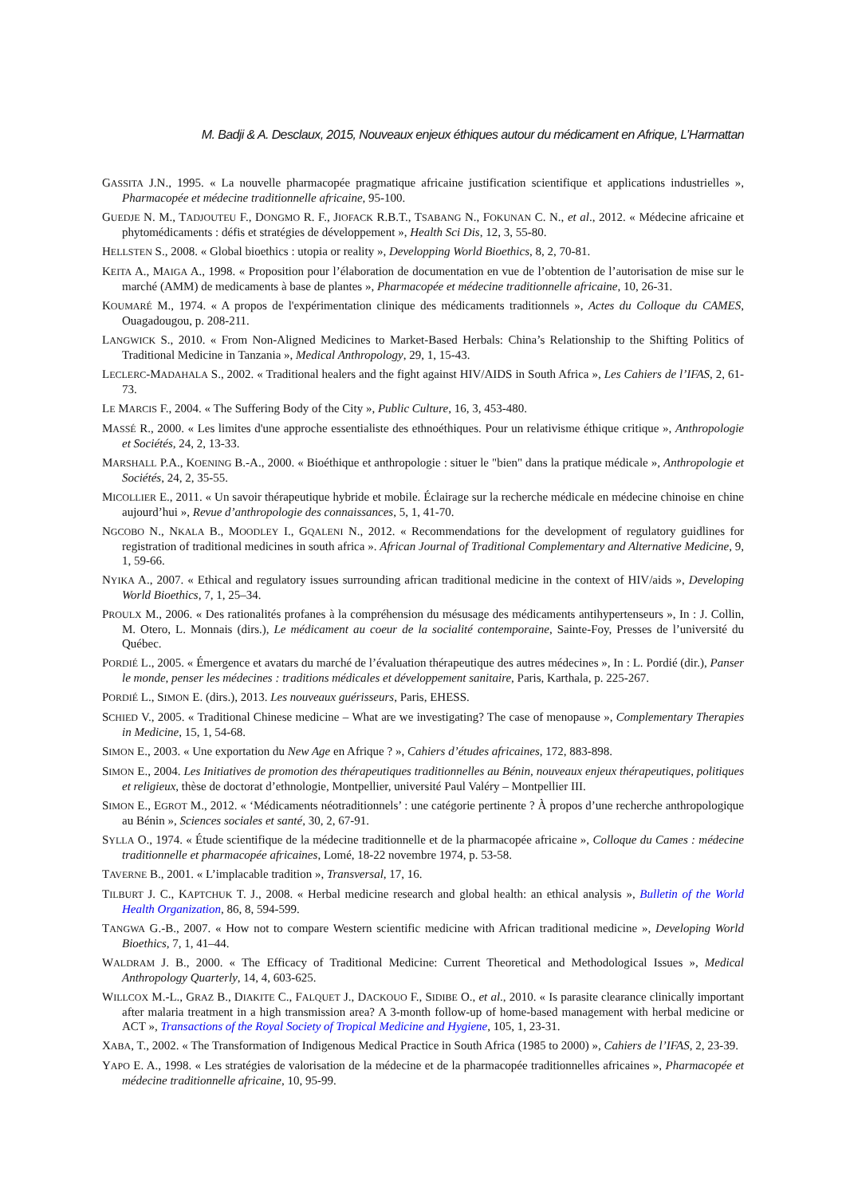M. Badji & A. Desclaux, 2015, Nouveaux enjeux éthiques autour du médicament en Afrique, L’Harmattan
GASSITA J.N., 1995. « La nouvelle pharmacopée pragmatique africaine justification scientifique et applications industrielles », Pharmacopée et médecine traditionnelle africaine, 95-100.
GUEDJE N. M., TADJOUTEU F., DONGMO R. F., JIOFACK R.B.T., TSABANG N., FOKUNAN C. N., et al., 2012. « Médecine africaine et phytomédicaments : défis et stratégies de développement », Health Sci Dis, 12, 3, 55-80.
HELLSTEN S., 2008. « Global bioethics : utopia or reality », Developping World Bioethics, 8, 2, 70-81.
KEITA A., MAIGA A., 1998. « Proposition pour l’élaboration de documentation en vue de l’obtention de l’autorisation de mise sur le marché (AMM) de medicaments à base de plantes », Pharmacopée et médecine traditionnelle africaine, 10, 26-31.
KOUMARÉ M., 1974. « A propos de l'expérimentation clinique des médicaments traditionnels », Actes du Colloque du CAMES, Ouagadougou, p. 208-211.
LANGWICK S., 2010. « From Non-Aligned Medicines to Market-Based Herbals: China’s Relationship to the Shifting Politics of Traditional Medicine in Tanzania », Medical Anthropology, 29, 1, 15-43.
LECLERC-MADAHALA S., 2002. « Traditional healers and the fight against HIV/AIDS in South Africa », Les Cahiers de l’IFAS, 2, 61-73.
LE MARCIS F., 2004. « The Suffering Body of the City », Public Culture, 16, 3, 453-480.
MASSÉ R., 2000. « Les limites d'une approche essentialiste des ethnoéthiques. Pour un relativisme éthique critique », Anthropologie et Sociétés, 24, 2, 13-33.
MARSHALL P.A., KOENING B.-A., 2000. « Bioéthique et anthropologie : situer le "bien" dans la pratique médicale », Anthropologie et Sociétés, 24, 2, 35-55.
MICOLLIER E., 2011. « Un savoir thérapeutique hybride et mobile. Éclairage sur la recherche médicale en médecine chinoise en chine aujourd’hui », Revue d’anthropologie des connaissances, 5, 1, 41-70.
NGCOBO N., NKALA B., MOODLEY I., GQALENI N., 2012. « Recommendations for the development of regulatory guidlines for registration of traditional medicines in south africa ». African Journal of Traditional Complementary and Alternative Medicine, 9, 1, 59-66.
NYIKA A., 2007. « Ethical and regulatory issues surrounding african traditional medicine in the context of HIV/aids », Developing World Bioethics, 7, 1, 25–34.
PROULX M., 2006. « Des rationalités profanes à la compréhension du mésusage des médicaments antihypertenseurs », In : J. Collin, M. Otero, L. Monnais (dirs.), Le médicament au coeur de la socialité contemporaine, Sainte-Foy, Presses de l’université du Québec.
PORDIÉ L., 2005. « Émergence et avatars du marché de l’évaluation thérapeutique des autres médecines », In : L. Pordié (dir.), Panser le monde, penser les médecines : traditions médicales et développement sanitaire, Paris, Karthala, p. 225-267.
PORDIÉ L., SIMON E. (dirs.), 2013. Les nouveaux guérisseurs, Paris, EHESS.
SCHIED V., 2005. « Traditional Chinese medicine – What are we investigating? The case of menopause », Complementary Therapies in Medicine, 15, 1, 54-68.
SIMON E., 2003. « Une exportation du New Age en Afrique ? », Cahiers d’études africaines, 172, 883-898.
SIMON E., 2004. Les Initiatives de promotion des thérapeutiques traditionnelles au Bénin, nouveaux enjeux thérapeutiques, politiques et religieux, thèse de doctorat d’ethnologie, Montpellier, université Paul Valéry – Montpellier III.
SIMON E., EGROT M., 2012. « ‘Médicaments néotraditionnels’ : une catégorie pertinente ? À propos d’une recherche anthropologique au Bénin », Sciences sociales et santé, 30, 2, 67-91.
SYLLA O., 1974. « Étude scientifique de la médecine traditionnelle et de la pharmacopée africaine », Colloque du Cames : médecine traditionnelle et pharmacopée africaines, Lomé, 18-22 novembre 1974, p. 53-58.
TAVERNE B., 2001. « L’implacable tradition », Transversal, 17, 16.
TILBURT J. C., KAPTCHUK T. J., 2008. « Herbal medicine research and global health: an ethical analysis », Bulletin of the World Health Organization, 86, 8, 594-599.
TANGWA G.-B., 2007. « How not to compare Western scientific medicine with African traditional medicine », Developing World Bioethics, 7, 1, 41–44.
WALDRAM J. B., 2000. « The Efficacy of Traditional Medicine: Current Theoretical and Methodological Issues », Medical Anthropology Quarterly, 14, 4, 603-625.
WILLCOX M.-L., GRAZ B., DIAKITE C., FALQUET J., DACKOUO F., SIDIBE O., et al., 2010. « Is parasite clearance clinically important after malaria treatment in a high transmission area? A 3-month follow-up of home-based management with herbal medicine or ACT », Transactions of the Royal Society of Tropical Medicine and Hygiene, 105, 1, 23-31.
XABA, T., 2002. « The Transformation of Indigenous Medical Practice in South Africa (1985 to 2000) », Cahiers de l’IFAS, 2, 23-39.
YAPO E. A., 1998. « Les stratégies de valorisation de la médecine et de la pharmacopée traditionnelles africaines », Pharmacopée et médecine traditionnelle africaine, 10, 95-99.